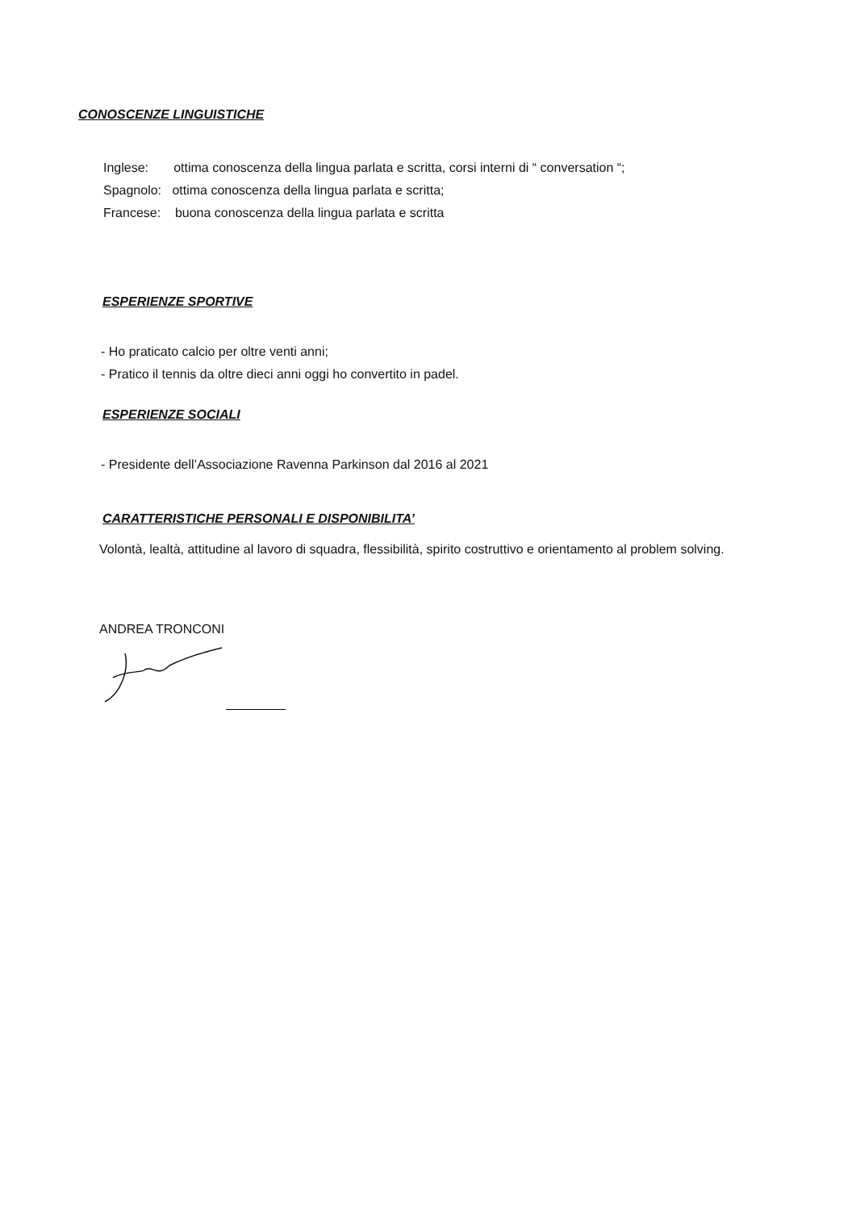CONOSCENZE LINGUISTICHE
Inglese: ottima conoscenza della lingua parlata e scritta, corsi interni di “ conversation “;
Spagnolo: ottima conoscenza della lingua parlata e scritta;
Francese: buona conoscenza della lingua parlata e scritta
ESPERIENZE SPORTIVE
- Ho praticato calcio per oltre venti anni;
- Pratico il tennis da oltre dieci anni oggi ho convertito in padel.
ESPERIENZE SOCIALI
- Presidente dell’Associazione Ravenna Parkinson dal 2016 al 2021
CARATTERISTICHE PERSONALI E DISPONIBILITA’
Volontà, lealtà, attitudine al lavoro di squadra, flessibilità, spirito costruttivo e orientamento al problem solving.
ANDREA TRONCONI